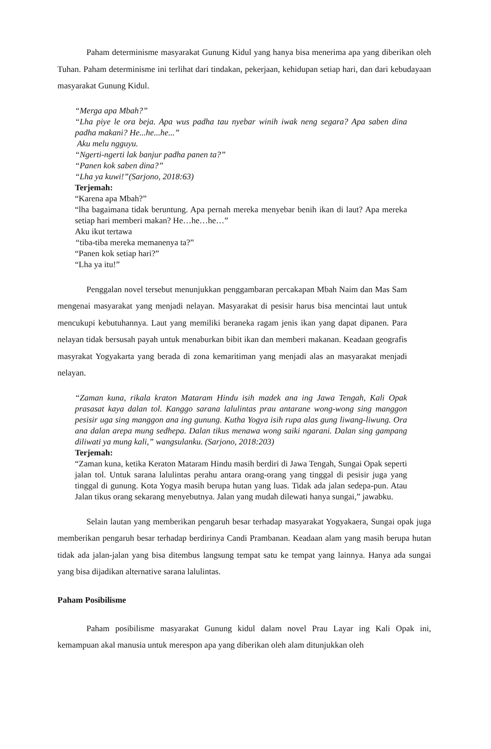Paham determinisme masyarakat Gunung Kidul yang hanya bisa menerima apa yang diberikan oleh Tuhan. Paham determinisme ini terlihat dari tindakan, pekerjaan, kehidupan setiap hari, dan dari kebudayaan masyarakat Gunung Kidul.
“Merga apa Mbah?”
“Lha piye le ora beja. Apa wus padha tau nyebar winih iwak neng segara? Apa saben dina padha makani? He...he...he...”
Aku melu ngguyu.
“Ngerti-ngerti lak banjur padha panen ta?”
“Panen kok saben dina?”
“Lha ya kuwi!”(Sarjono, 2018:63)
Terjemah:
“Karena apa Mbah?”
“lha bagaimana tidak beruntung. Apa pernah mereka menyebar benih ikan di laut? Apa mereka setiap hari memberi makan? He…he…he…”
Aku ikut tertawa
“tiba-tiba mereka memanenya ta?”
“Panen kok setiap hari?”
“Lha ya itu!”
Penggalan novel tersebut menunjukkan penggambaran percakapan Mbah Naim dan Mas Sam mengenai masyarakat yang menjadi nelayan. Masyarakat di pesisir harus bisa mencintai laut untuk mencukupi kebutuhannya. Laut yang memiliki beraneka ragam jenis ikan yang dapat dipanen. Para nelayan tidak bersusah payah untuk menaburkan bibit ikan dan memberi makanan. Keadaan geografis masyrakat Yogyakarta yang berada di zona kemaritiman yang menjadi alas an masyarakat menjadi nelayan.
“Zaman kuna, rikala kraton Mataram Hindu isih madek ana ing Jawa Tengah, Kali Opak prasasat kaya dalan tol. Kanggo sarana lalulintas prau antarane wong-wong sing manggon pesisir uga sing manggon ana ing gunung. Kutha Yogya isih rupa alas gung liwang-liwung. Ora ana dalan arepa mung sedhepa. Dalan tikus menawa wong saiki ngarani. Dalan sing gampang diliwati ya mung kali,” wangsulanku. (Sarjono, 2018:203)
Terjemah:
“Zaman kuna, ketika Keraton Mataram Hindu masih berdiri di Jawa Tengah, Sungai Opak seperti jalan tol. Untuk sarana lalulintas perahu antara orang-orang yang tinggal di pesisir juga yang tinggal di gunung. Kota Yogya masih berupa hutan yang luas. Tidak ada jalan sedepa-pun. Atau Jalan tikus orang sekarang menyebutnya. Jalan yang mudah dilewati hanya sungai,” jawabku.
Selain lautan yang memberikan pengaruh besar terhadap masyarakat Yogyakaera, Sungai opak juga memberikan pengaruh besar terhadap berdirinya Candi Prambanan. Keadaan alam yang masih berupa hutan tidak ada jalan-jalan yang bisa ditembus langsung tempat satu ke tempat yang lainnya. Hanya ada sungai yang bisa dijadikan alternative sarana lalulintas.
Paham Posibilisme
Paham posibilisme masyarakat Gunung kidul dalam novel Prau Layar ing Kali Opak ini, kemampuan akal manusia untuk merespon apa yang diberikan oleh alam ditunjukkan oleh